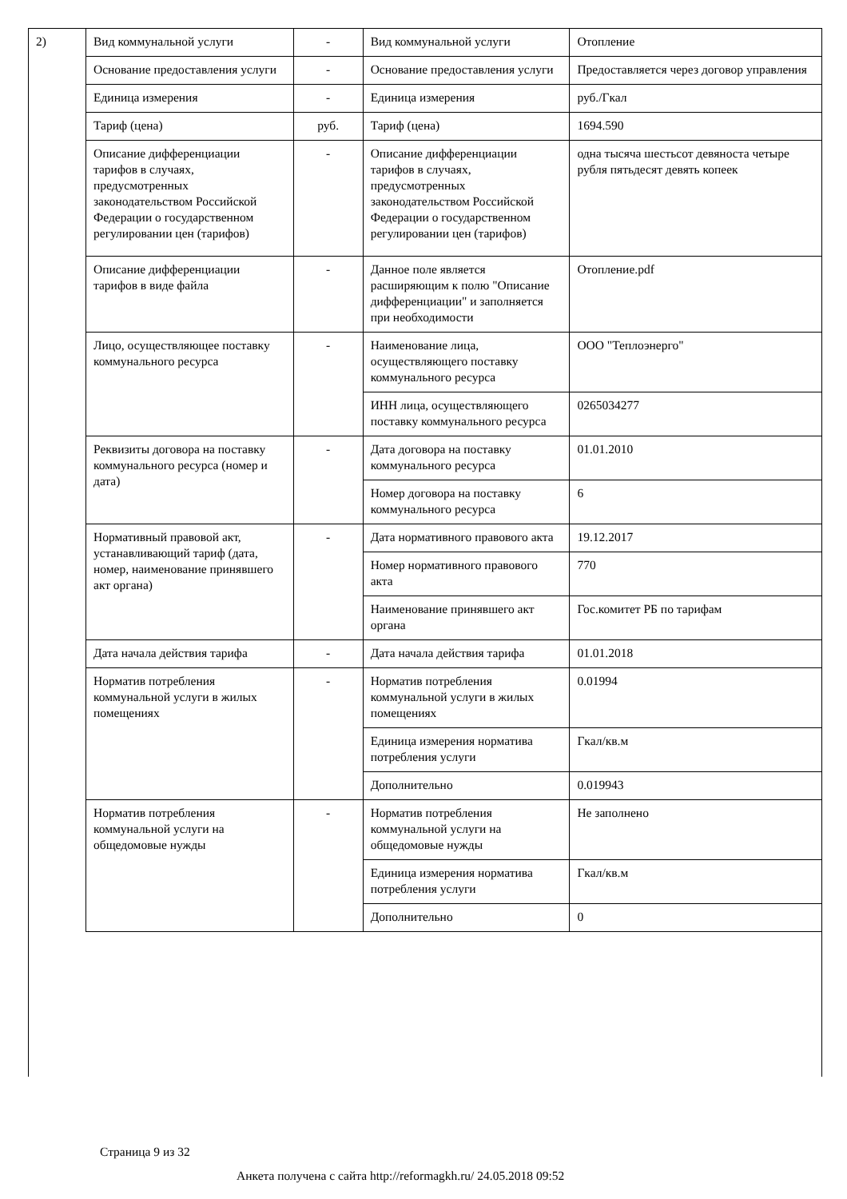2)
| Вид коммунальной услуги | - | Вид коммунальной услуги | Отопление |
| Основание предоставления услуги | - | Основание предоставления услуги | Предоставляется через договор управления |
| Единица измерения | - | Единица измерения | руб./Гкал |
| Тариф (цена) | руб. | Тариф (цена) | 1694.590 |
| Описание дифференциации тарифов в случаях, предусмотренных законодательством Российской Федерации о государственном регулировании цен (тарифов) | - | Описание дифференциации тарифов в случаях, предусмотренных законодательством Российской Федерации о государственном регулировании цен (тарифов) | одна тысяча шестьсот девяноста четыре рубля пятьдесят девять копеек |
| Описание дифференциации тарифов в виде файла | - | Данное поле является расширяющим к полю "Описание дифференциации" и заполняется при необходимости | Отопление.pdf |
| Лицо, осуществляющее поставку коммунального ресурса | - | Наименование лица, осуществляющего поставку коммунального ресурса | ООО "Теплоэнерго" |
| | | ИНН лица, осуществляющего поставку коммунального ресурса | 0265034277 |
| Реквизиты договора на поставку коммунального ресурса (номер и дата) | - | Дата договора на поставку коммунального ресурса | 01.01.2010 |
| | | Номер договора на поставку коммунального ресурса | 6 |
| Нормативный правовой акт, устанавливающий тариф (дата, номер, наименование принявшего акт органа) | - | Дата нормативного правового акта | 19.12.2017 |
| | | Номер нормативного правового акта | 770 |
| | | Наименование принявшего акт органа | Гос.комитет РБ по тарифам |
| Дата начала действия тарифа | - | Дата начала действия тарифа | 01.01.2018 |
| Норматив потребления коммунальной услуги в жилых помещениях | - | Норматив потребления коммунальной услуги в жилых помещениях | 0.01994 |
| | | Единица измерения норматива потребления услуги | Гкал/кв.м |
| | | Дополнительно | 0.019943 |
| Норматив потребления коммунальной услуги на общедомовые нужды | - | Норматив потребления коммунальной услуги на общедомовые нужды | Не заполнено |
| | | Единица измерения норматива потребления услуги | Гкал/кв.м |
| | | Дополнительно | 0 |
Страница 9 из 32
Анкета получена с сайта http://reformagkh.ru/ 24.05.2018 09:52